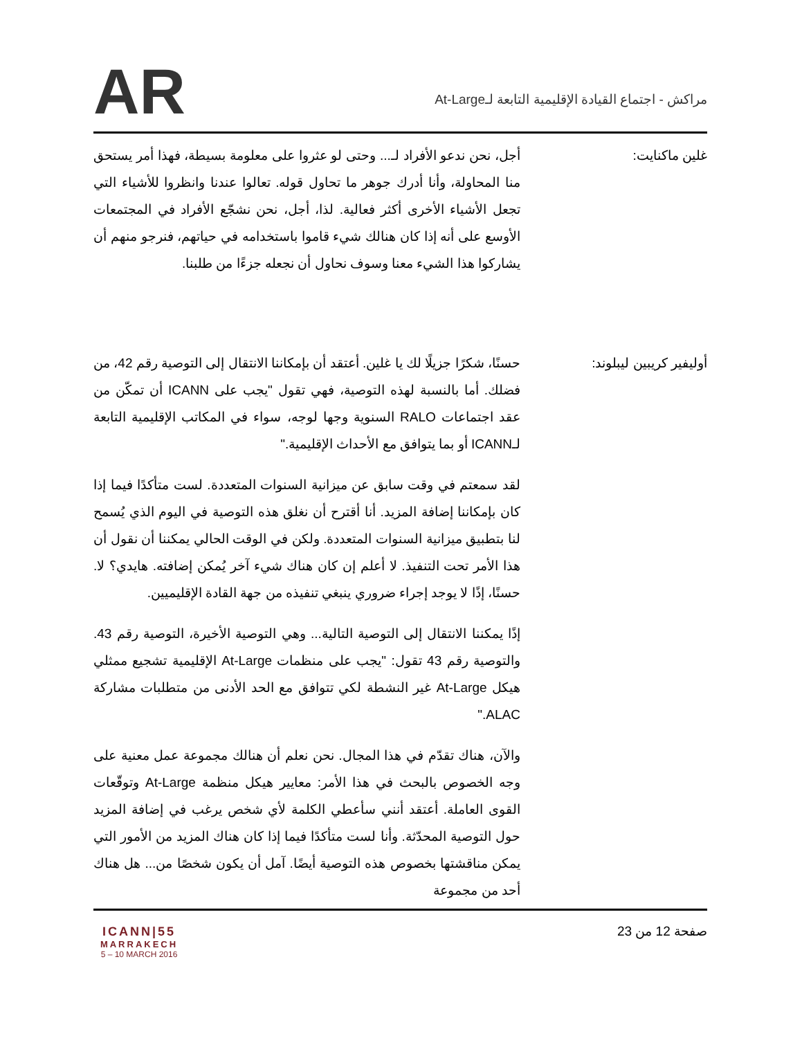AR
مراكش - اجتماع القيادة الإقليمية التابعة لـAt-Large
غلين ماكنايت: أجل، نحن ندعو الأفراد لـ... وحتى لو عثروا على معلومة بسيطة، فهذا أمر يستحق منا المحاولة، وأنا أدرك جوهر ما تحاول قوله. تعالوا عندنا وانظروا للأشياء التي تجعل الأشياء الأخرى أكثر فعالية. لذا، أجل، نحن نشجّع الأفراد في المجتمعات الأوسع على أنه إذا كان هنالك شيء قاموا باستخدامه في حياتهم، فنرجو منهم أن يشاركوا هذا الشيء معنا وسوف نحاول أن نجعله جزءًا من طلبنا.
أوليفير كريبين ليبلوند: حسنًا، شكرًا جزيلًا لك يا غلين. أعتقد أن بإمكاننا الانتقال إلى التوصية رقم 42، من فضلك. أما بالنسبة لهذه التوصية، فهي تقول "يجب على ICANN أن تمكّن من عقد اجتماعات RALO السنوية وجها لوجه، سواء في المكاتب الإقليمية التابعة لـICANN أو بما يتوافق مع الأحداث الإقليمية."
لقد سمعتم في وقت سابق عن ميزانية السنوات المتعددة. لست متأكدًا فيما إذا كان بإمكاننا إضافة المزيد. أنا أقترح أن نغلق هذه التوصية في اليوم الذي يُسمح لنا بتطبيق ميزانية السنوات المتعددة. ولكن في الوقت الحالي يمكننا أن نقول أن هذا الأمر تحت التنفيذ. لا أعلم إن كان هناك شيء آخر يُمكن إضافته. هايدي؟ لا. حسنًا، إذًا لا يوجد إجراء ضروري ينبغي تنفيذه من جهة القادة الإقليميين.
إذًا يمكننا الانتقال إلى التوصية التالية... وهي التوصية الأخيرة، التوصية رقم 43. والتوصية رقم 43 تقول: "يجب على منظمات At-Large الإقليمية تشجيع ممثلي هيكل At-Large غير النشطة لكي تتوافق مع الحد الأدنى من متطلبات مشاركة ALAC."
والآن، هناك تقدّم في هذا المجال. نحن نعلم أن هنالك مجموعة عمل معنية على وجه الخصوص بالبحث في هذا الأمر: معايير هيكل منظمة At-Large وتوقّعات القوى العاملة. أعتقد أنني سأعطي الكلمة لأي شخص يرغب في إضافة المزيد حول التوصية المحدّثة. وأنا لست متأكدًا فيما إذا كان هناك المزيد من الأمور التي يمكن مناقشتها بخصوص هذه التوصية أيضًا. آمل أن يكون شخصًا من... هل هناك أحد من مجموعة
ICANN|55
MARRAKECH
5 – 10 MARCH 2016
صفحة 12 من 23